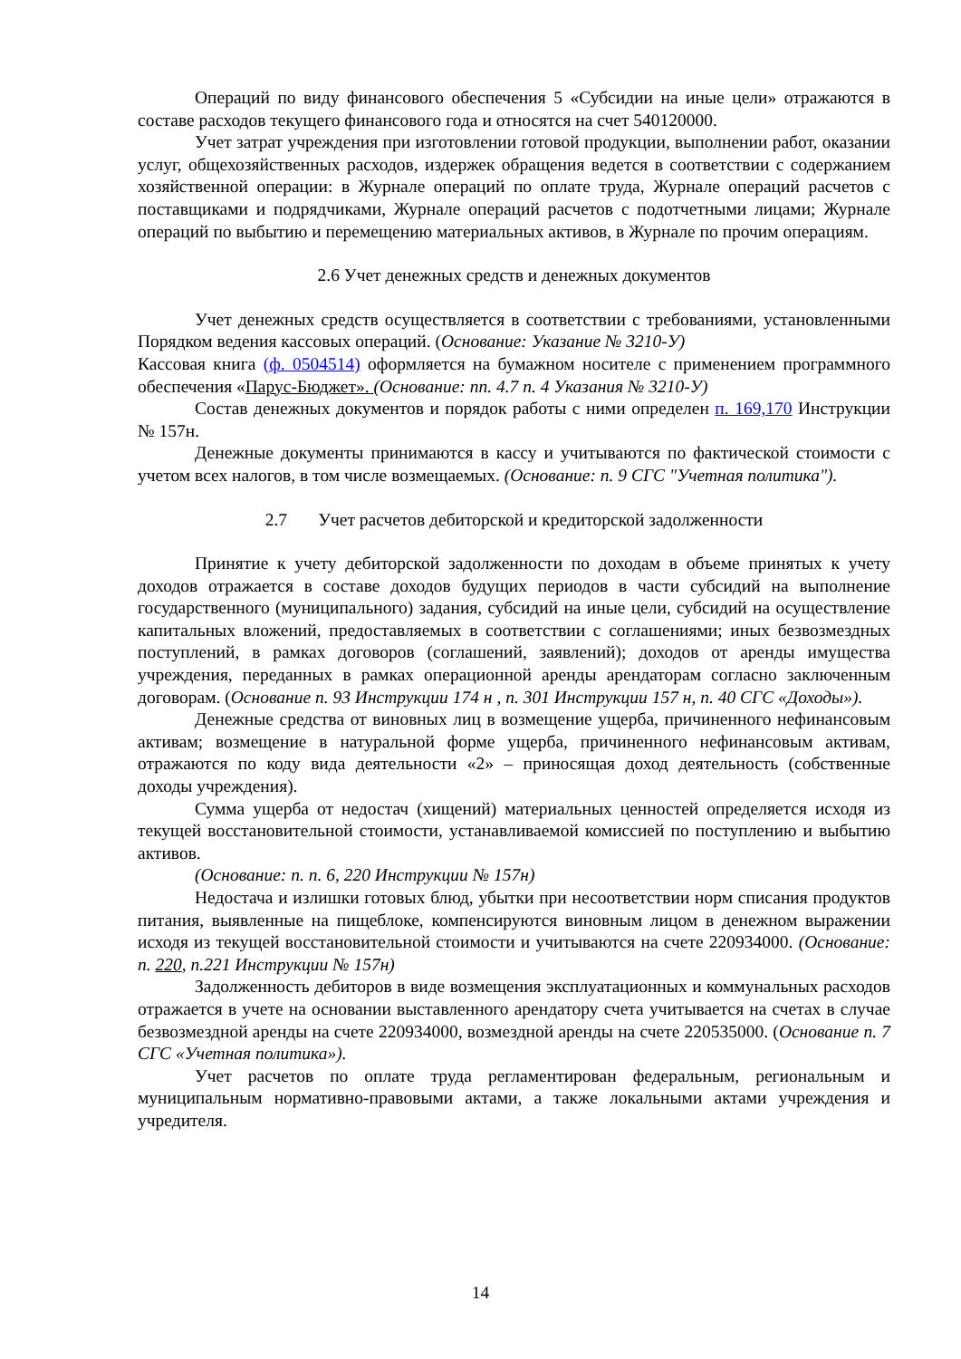Операций по виду финансового обеспечения 5 «Субсидии на иные цели» отражаются в составе расходов текущего финансового года и относятся на счет 540120000.
Учет затрат учреждения при изготовлении готовой продукции, выполнении работ, оказании услуг, общехозяйственных расходов, издержек обращения ведется в соответствии с содержанием хозяйственной операции: в Журнале операций по оплате труда, Журнале операций расчетов с поставщиками и подрядчиками, Журнале операций расчетов с подотчетными лицами; Журнале операций по выбытию и перемещению материальных активов, в Журнале по прочим операциям.
2.6 Учет денежных средств и денежных документов
Учет денежных средств осуществляется в соответствии с требованиями, установленными Порядком ведения кассовых операций. (Основание: Указание № 3210-У)
Кассовая книга (ф. 0504514) оформляется на бумажном носителе с применением программного обеспечения «Парус-Бюджет». (Основание: пп. 4.7 п. 4 Указания № 3210-У)
Состав денежных документов и порядок работы с ними определен п. 169,170 Инструкции № 157н.
Денежные документы принимаются в кассу и учитываются по фактической стоимости с учетом всех налогов, в том числе возмещаемых. (Основание: п. 9 СГС "Учетная политика").
2.7 Учет расчетов дебиторской и кредиторской задолженности
Принятие к учету дебиторской задолженности по доходам в объеме принятых к учету доходов отражается в составе доходов будущих периодов в части субсидий на выполнение государственного (муниципального) задания, субсидий на иные цели, субсидий на осуществление капитальных вложений, предоставляемых в соответствии с соглашениями; иных безвозмездных поступлений, в рамках договоров (соглашений, заявлений); доходов от аренды имущества учреждения, переданных в рамках операционной аренды арендаторам согласно заключенным договорам. (Основание п. 93 Инструкции 174 н , п. 301 Инструкции 157 н, п. 40 СГС «Доходы»).
Денежные средства от виновных лиц в возмещение ущерба, причиненного нефинансовым активам; возмещение в натуральной форме ущерба, причиненного нефинансовым активам, отражаются по коду вида деятельности «2» – приносящая доход деятельность (собственные доходы учреждения).
Сумма ущерба от недостач (хищений) материальных ценностей определяется исходя из текущей восстановительной стоимости, устанавливаемой комиссией по поступлению и выбытию активов.
(Основание: п. п. 6, 220 Инструкции № 157н)
Недостача и излишки готовых блюд, убытки при несоответствии норм списания продуктов питания, выявленные на пищеблоке, компенсируются виновным лицом в денежном выражении исходя из текущей восстановительной стоимости и учитываются на счете 220934000. (Основание: п. 220, п.221 Инструкции № 157н)
Задолженность дебиторов в виде возмещения эксплуатационных и коммунальных расходов отражается в учете на основании выставленного арендатору счета учитывается на счетах в случае безвозмездной аренды на счете 220934000, возмездной аренды на счете 220535000. (Основание п. 7 СГС «Учетная политика»).
Учет расчетов по оплате труда регламентирован федеральным, региональным и муниципальным нормативно-правовыми актами, а также локальными актами учреждения и учредителя.
14